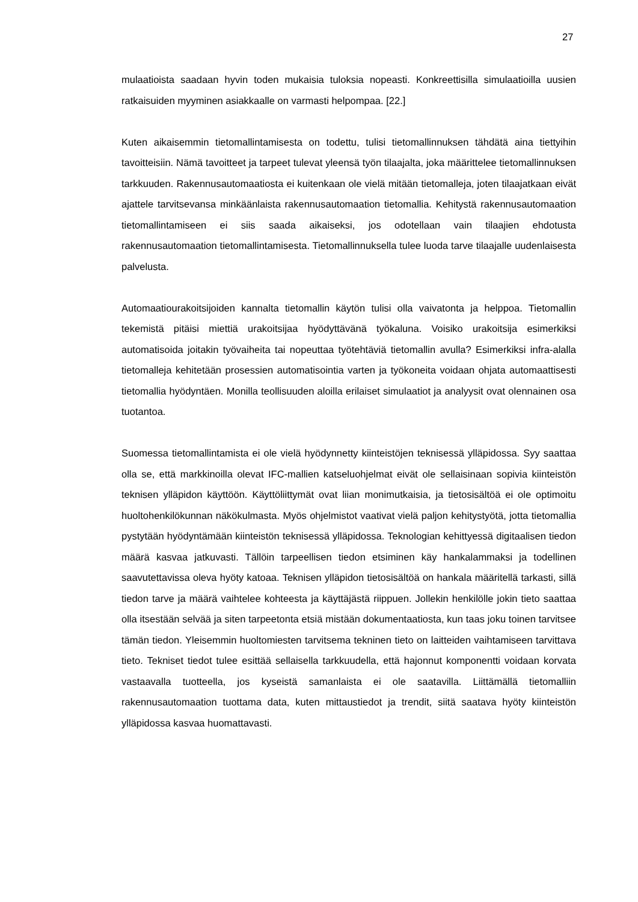27
mulaatioista saadaan hyvin toden mukaisia tuloksia nopeasti. Konkreettisilla simulaati­oilla uusien ratkaisuiden myyminen asiakkaalle on varmasti helpompaa. [22.]
Kuten aikaisemmin tietomallintamisesta on todettu, tulisi tietomallinnuksen tähdätä aina tiettyihin tavoitteisiin. Nämä tavoitteet ja tarpeet tulevat yleensä työn tilaajalta, joka määrittelee tietomallinnuksen tarkkuuden. Rakennusautomaatiosta ei kuitenkaan ole vielä mitään tietomalleja, joten tilaajatkaan eivät ajattele tarvitsevansa minkäänlaista rakennusautomaation tietomallia. Kehitystä rakennusautomaation tietomallintamiseen ei siis saada aikaiseksi, jos odotellaan vain tilaajien ehdotusta rakennusautomaation tietomallintamisesta. Tietomallinnuksella tulee luoda tarve tilaajalle uudenlaisesta pal­velusta.
Automaatiourakoitsijoiden kannalta tietomallin käytön tulisi olla vaivatonta ja helppoa. Tietomallin tekemistä pitäisi miettiä urakoitsijaa hyödyttävänä työkaluna. Voisiko ura­koitsija esimerkiksi automatisoida joitakin työvaiheita tai nopeuttaa työtehtäviä tietomal­lin avulla? Esimerkiksi infra-alalla tietomalleja kehitetään prosessien automatisointia varten ja työkoneita voidaan ohjata automaattisesti tietomallia hyödyntäen. Monilla teol­lisuuden aloilla erilaiset simulaatiot ja analyysit ovat olennainen osa tuotantoa.
Suomessa tietomallintamista ei ole vielä hyödynnetty kiinteistöjen teknisessä ylläpidos­sa. Syy saattaa olla se, että markkinoilla olevat IFC-mallien katseluohjelmat eivät ole sellaisinaan sopivia kiinteistön teknisen ylläpidon käyttöön. Käyttöliittymät ovat liian monimutkaisia, ja tietosisältöä ei ole optimoitu huoltohenkilökunnan näkökulmasta. Myös ohjelmistot vaativat vielä paljon kehitystyötä, jotta tietomallia pystytään hyödyn­tämään kiinteistön teknisessä ylläpidossa. Teknologian kehittyessä digitaalisen tiedon määrä kasvaa jatkuvasti. Tällöin tarpeellisen tiedon etsiminen käy hankalammaksi ja todellinen saavutettavissa oleva hyöty katoaa. Teknisen ylläpidon tietosisältöä on han­kala määritellä tarkasti, sillä tiedon tarve ja määrä vaihtelee kohteesta ja käyttäjästä riippuen. Jollekin henkilölle jokin tieto saattaa olla itsestään selvää ja siten tarpeetonta etsiä mistään dokumentaatiosta, kun taas joku toinen tarvitsee tämän tiedon. Yleisem­min huoltomiesten tarvitsema tekninen tieto on laitteiden vaihtamiseen tarvittava tieto. Tekniset tiedot tulee esittää sellaisella tarkkuudella, että hajonnut komponentti voidaan korvata vastaavalla tuotteella, jos kyseistä samanlaista ei ole saatavilla. Liittämällä tie­tomalliin rakennusautomaation tuottama data, kuten mittaustiedot ja trendit, siitä saata­va hyöty kiinteistön ylläpidossa kasvaa huomattavasti.